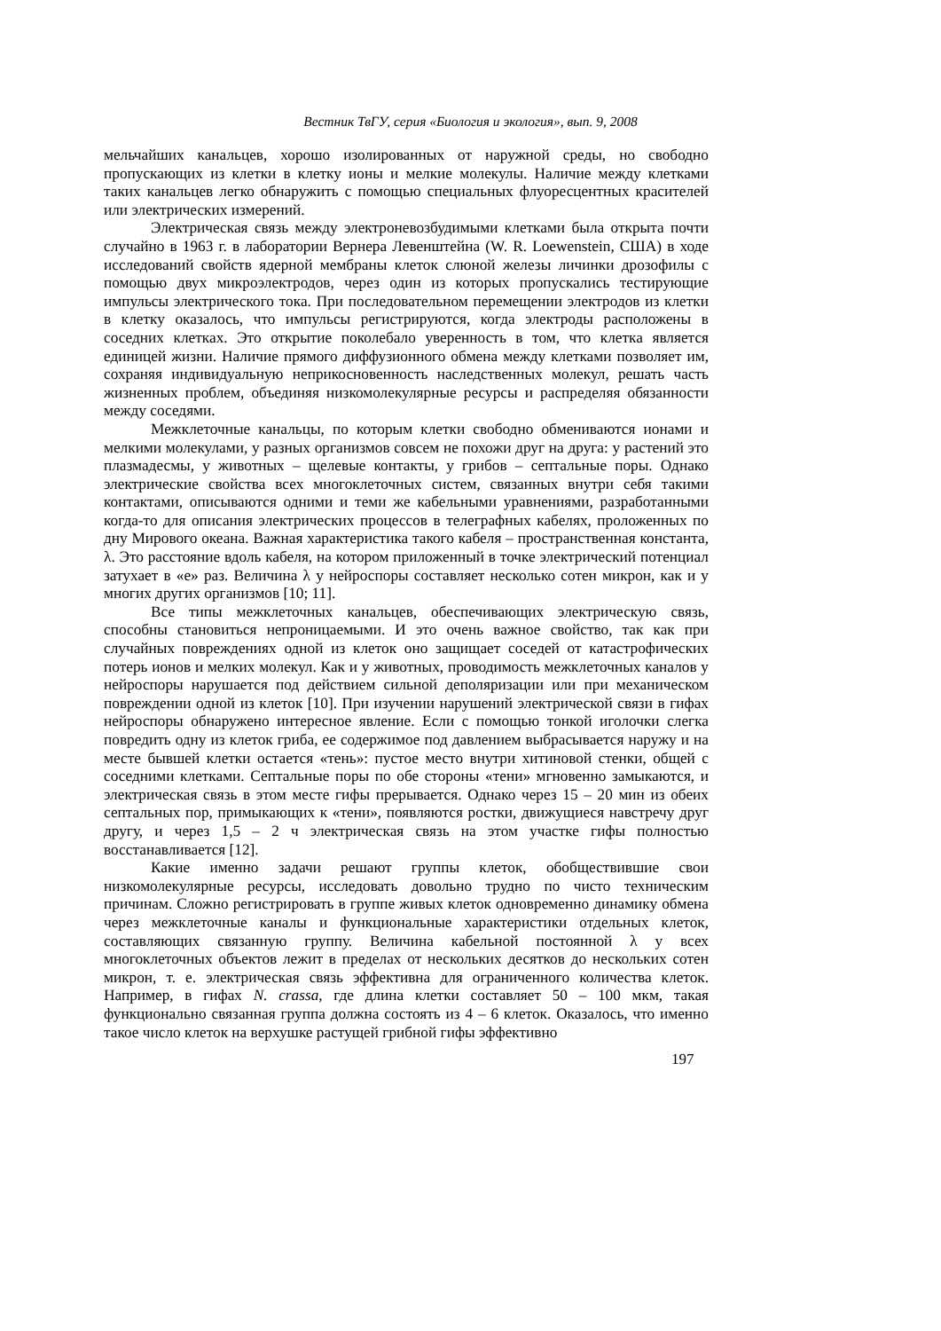Вестник ТвГУ, серия «Биология и экология», вып. 9, 2008
мельчайших канальцев, хорошо изолированных от наружной среды, но свободно пропускающих из клетки в клетку ионы и мелкие молекулы. Наличие между клетками таких канальцев легко обнаружить с помощью специальных флуоресцентных красителей или электрических измерений.
Электрическая связь между электроневозбудимыми клетками была открыта почти случайно в 1963 г. в лаборатории Вернера Левенштейна (W. R. Loewenstein, США) в ходе исследований свойств ядерной мембраны клеток слюной железы личинки дрозофилы с помощью двух микроэлектродов, через один из которых пропускались тестирующие импульсы электрического тока. При последовательном перемещении электродов из клетки в клетку оказалось, что импульсы регистрируются, когда электроды расположены в соседних клетках. Это открытие поколебало уверенность в том, что клетка является единицей жизни. Наличие прямого диффузионного обмена между клетками позволяет им, сохраняя индивидуальную неприкосновенность наследственных молекул, решать часть жизненных проблем, объединяя низкомолекулярные ресурсы и распределяя обязанности между соседями.
Межклеточные канальцы, по которым клетки свободно обмениваются ионами и мелкими молекулами, у разных организмов совсем не похожи друг на друга: у растений это плазмадесмы, у животных – щелевые контакты, у грибов – септальные поры. Однако электрические свойства всех многоклеточных систем, связанных внутри себя такими контактами, описываются одними и теми же кабельными уравнениями, разработанными когда-то для описания электрических процессов в телеграфных кабелях, проложенных по дну Мирового океана. Важная характеристика такого кабеля – пространственная константа, λ. Это расстояние вдоль кабеля, на котором приложенный в точке электрический потенциал затухает в «е» раз. Величина λ у нейроспоры составляет несколько сотен микрон, как и у многих других организмов [10; 11].
Все типы межклеточных канальцев, обеспечивающих электрическую связь, способны становиться непроницаемыми. И это очень важное свойство, так как при случайных повреждениях одной из клеток оно защищает соседей от катастрофических потерь ионов и мелких молекул. Как и у животных, проводимость межклеточных каналов у нейроспоры нарушается под действием сильной деполяризации или при механическом повреждении одной из клеток [10]. При изучении нарушений электрической связи в гифах нейроспоры обнаружено интересное явление. Если с помощью тонкой иголочки слегка повредить одну из клеток гриба, ее содержимое под давлением выбрасывается наружу и на месте бывшей клетки остается «тень»: пустое место внутри хитиновой стенки, общей с соседними клетками. Септальные поры по обе стороны «тени» мгновенно замыкаются, и электрическая связь в этом месте гифы прерывается. Однако через 15 – 20 мин из обеих септальных пор, примыкающих к «тени», появляются ростки, движущиеся навстречу друг другу, и через 1,5 – 2 ч электрическая связь на этом участке гифы полностью восстанавливается [12].
Какие именно задачи решают группы клеток, обобществившие свои низкомолекулярные ресурсы, исследовать довольно трудно по чисто техническим причинам. Сложно регистрировать в группе живых клеток одновременно динамику обмена через межклеточные каналы и функциональные характеристики отдельных клеток, составляющих связанную группу. Величина кабельной постоянной λ у всех многоклеточных объектов лежит в пределах от нескольких десятков до нескольких сотен микрон, т. е. электрическая связь эффективна для ограниченного количества клеток. Например, в гифах N. crassa, где длина клетки составляет 50 – 100 мкм, такая функционально связанная группа должна состоять из 4 – 6 клеток. Оказалось, что именно такое число клеток на верхушке растущей грибной гифы эффективно
197